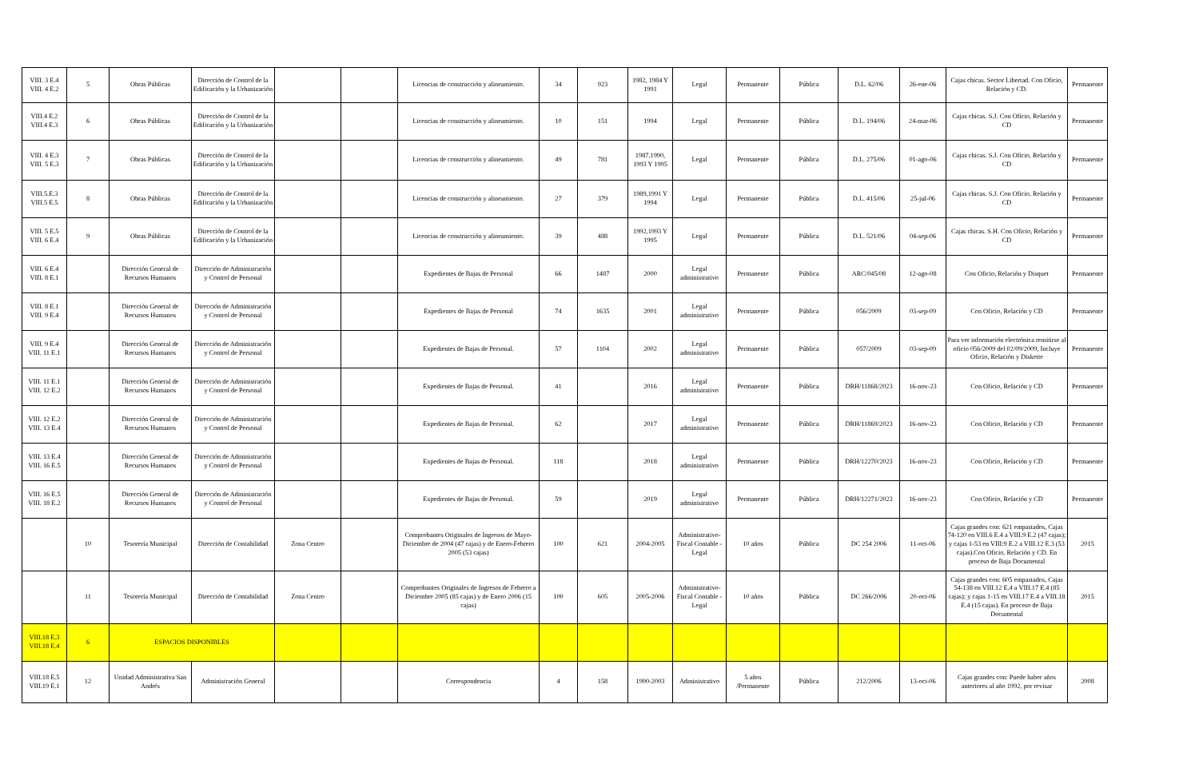| VIII. 3 E.4 VIII. 4 E.2 | 5 | Obras Públicas | Dirección de Control de la Edificación y la Urbanización | | | Licencias de construcción y alineamiento. | 34 | 923 | 1982, 1984 Y 1991 | Legal | Permanente | Pública | D.L. 62/06 | 26-ene-06 | Cajas chicas. Sector Libertad. Con Oficio, Relación y CD. | Permanente |
| VIII.4 E.2 VIII.4 E.3 | 6 | Obras Públicas | Dirección de Control de la Edificación y la Urbanización | | | Licencias de construcción y alineamiento. | 10 | 151 | 1994 | Legal | Permanente | Pública | D.L. 194/06 | 24-mar-06 | Cajas chicas. S.J. Con Oficio, Relación y CD | Permanente |
| VIII. 4 E.3 VIII. 5 E.3 | 7 | Obras Públicas | Dirección de Control de la Edificación y la Urbanización | | | Licencias de construcción y alineamiento. | 49 | 781 | 1987,1990, 1993 Y 1995 | Legal | Permanente | Pública | D.L. 275/06 | 01-ago-06 | Cajas chicas. S.J. Con Oficio, Relación y CD | Permanente |
| VIII.5.E.3 VIII.5 E.5 | 8 | Obras Públicas | Dirección de Control de la Edificación y la Urbanización | | | Licencias de construcción y alineamiento. | 27 | 379 | 1989,1991 Y 1994 | Legal | Permanente | Pública | D.L. 415/06 | 25-jul-06 | Cajas chicas. S.J. Con Oficio, Relación y CD | Permanente |
| VIII. 5 E.5 VIII. 6 E.4 | 9 | Obras Públicas | Dirección de Control de la Edificación y la Urbanización | | | Licencias de construcción y alineamiento. | 39 | 488 | 1992,1993 Y 1995 | Legal | Permanente | Pública | D.L. 521/06 | 04-sep-06 | Cajas chicas. S.H. Con Oficio, Relación y CD | Permanente |
| VIII. 6 E.4 VIII. 8 E.1 | | Dirección General de Recursos Humanos | Dirección de Administración y Control de Personal | | | Expedientes de Bajas de Personal | 66 | 1487 | 2000 | Legal administrativo | Permanente | Pública | ARC/045/08 | 12-ago-08 | Con Oficio, Relación y Disquet | Permanente |
| VIII. 8 E.1 VIII. 9 E.4 | | Dirección General de Recursos Humanos | Dirección de Administración y Control de Personal | | | Expedientes de Bajas de Personal | 74 | 1635 | 2001 | Legal administrativo | Permanente | Pública | 056/2009 | 03-sep-09 | Con Oficio, Relación y CD | Permanente |
| VIII. 9 E.4 VIII. 11 E.1 | | Dirección General de Recursos Humanos | Dirección de Administración y Control de Personal | | | Expedientes de Bajas de Personal. | 57 | 1104 | 2002 | Legal administrativo | Permanente | Pública | 057/2009 | 03-sep-09 | Para ver información electrónica remitirse al oficio 056/2009 del 02/09/2009, Incluye Oficio, Relación y Diskette | Permanente |
| VIII. 11 E.1 VIII. 12 E.2 | | Dirección General de Recursos Humanos | Dirección de Administración y Control de Personal | | | Expedientes de Bajas de Personal. | 41 | | 2016 | Legal administrativo | Permanente | Pública | DRH/11868/2023 | 16-nov-23 | Con Oficio, Relación y CD | Permanente |
| VIII. 12 E.2 VIII. 13 E.4 | | Dirección General de Recursos Humanos | Dirección de Administración y Control de Personal | | | Expedientes de Bajas de Personal. | 62 | | 2017 | Legal administrativo | Permanente | Pública | DRH/11869/2023 | 16-nov-23 | Con Oficio, Relación y CD | Permanente |
| VIII. 13 E.4 VIII. 16 E.5 | | Dirección General de Recursos Humanos | Dirección de Administración y Control de Personal | | | Expedientes de Bajas de Personal. | 118 | | 2018 | Legal administrativo | Permanente | Pública | DRH/12270/2023 | 16-nov-23 | Con Oficio, Relación y CD | Permanente |
| VIII. 16 E.5 VIII. 18 E.2 | | Dirección General de Recursos Humanos | Dirección de Administración y Control de Personal | | | Expedientes de Bajas de Personal. | 59 | | 2019 | Legal administrativo | Permanente | Pública | DRH/12271/2023 | 16-nov-23 | Con Oficio, Relación y CD | Permanente |
| | 10 | Tesorería Municipal | Dirección de Contabilidad | Zona Centro | | Comprobantes Originales de Ingresos de Mayo-Diciembre de 2004 (47 cajas) y de Enero-Febrero 2005 (53 cajas) | 100 | 621 | 2004-2005 | Administrativo-Fiscal Contable - Legal | 10 años | Pública | DC 254 2006 | 11-oct-06 | Cajas grandes con: 621 empastados, Cajas 74-120 en VIII.6 E.4 a VIII.9 E.2 (47 cajas); y cajas 1-53 en VIII:9 E.2 a VIII.12 E.3 (53 cajas).Con Oficio, Relación y CD. En proceso de Baja Documental | 2015 |
| | 11 | Tesorería Municipal | Dirección de Contabilidad | Zona Centro | | Comprobantes Originales de Ingresos de Febrero a Diciembre 2005 (85 cajas) y de Enero 2006 (15 cajas) | 100 | 605 | 2005-2006 | Administrativo-Fiscal Contable - Legal | 10 años | Pública | DC 266/2006 | 20-oct-06 | Cajas grandes con: 605 empastados, Cajas 54-138 en VIII.12 E.4 a VIII.17 E.4 (85 cajas); y cajas 1-15 en VIII.17 E.4 a VIII.18 E.4 (15 cajas). En proceso de Baja Documental | 2015 |
| VIII.18 E.3 VIII.18 E.4 | 6 | ESPACIOS DISPONIBLES | | | | | | | | | | | | | | |
| VIII.18 E.5 VIII.19 E.1 | 12 | Unidad Administrativa San Andrés | Administración General | | | Correspondencia | 4 | 158 | 1990-2003 | Administrativo | 5 años /Permanente | Pública | 212/2006 | 13-oct-06 | Cajas grandes con: Puede haber años anteriores al año 1992, por revisar | 2008 |